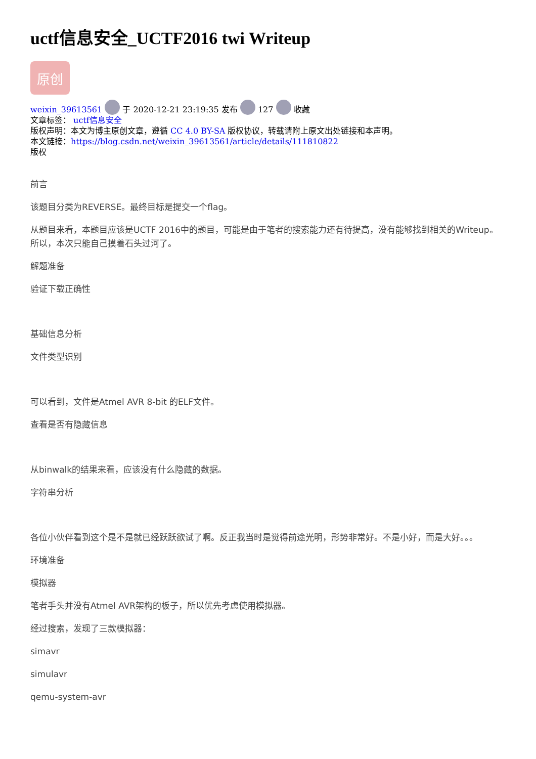uctf信息安全_UCTF2016 twi Writeup
原创
weixin_39613561 于 2020-12-21 23:19:35 发布 127 收藏
文章标签： uctf信息安全
版权声明：本文为博主原创文章，遵循 CC 4.0 BY-SA 版权协议，转载请附上原文出处链接和本声明。
本文链接：https://blog.csdn.net/weixin_39613561/article/details/111810822
版权
前言
该题目分类为REVERSE。最终目标是提交一个flag。
从题目来看，本题目应该是UCTF 2016中的题目，可能是由于笔者的搜索能力还有待提高，没有能够找到相关的Writeup。所以，本次只能自己摸着石头过河了。
解题准备
验证下载正确性
基础信息分析
文件类型识别
可以看到，文件是Atmel AVR 8-bit 的ELF文件。
查看是否有隐藏信息
从binwalk的结果来看，应该没有什么隐藏的数据。
字符串分析
各位小伙伴看到这个是不是就已经跃跃欲试了啊。反正我当时是觉得前途光明，形势非常好。不是小好，而是大好。。。
环境准备
模拟器
笔者手头并没有Atmel AVR架构的板子，所以优先考虑使用模拟器。
经过搜索，发现了三款模拟器：
simavr
simulavr
qemu-system-avr